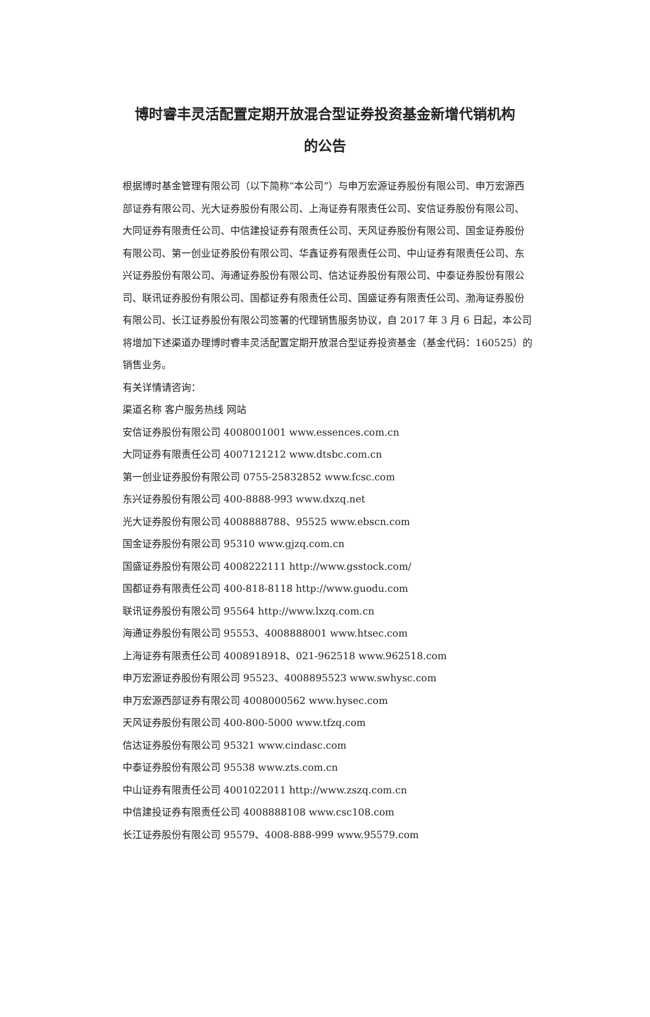博时睿丰灵活配置定期开放混合型证券投资基金新增代销机构
的公告
根据博时基金管理有限公司（以下简称“本公司”）与申万宏源证券股份有限公司、申万宏源西部证券有限公司、光大证券股份有限公司、上海证券有限责任公司、安信证券股份有限公司、大同证券有限责任公司、中信建投证券有限责任公司、天风证券股份有限公司、国金证券股份有限公司、第一创业证券股份有限公司、华鑫证券有限责任公司、中山证券有限责任公司、东兴证券股份有限公司、海通证券股份有限公司、信达证券股份有限公司、中泰证券股份有限公司、联讯证券股份有限公司、国都证券有限责任公司、国盛证券有限责任公司、渤海证券股份有限公司、长江证券股份有限公司签署的代理销售服务协议，自 2017 年 3 月 6 日起，本公司将增加下述渠道办理博时睿丰灵活配置定期开放混合型证券投资基金（基金代码：160525）的销售业务。
有关详情请咨询：
渠道名称 客户服务热线 网站
安信证券股份有限公司 4008001001 www.essences.com.cn
大同证券有限责任公司 4007121212 www.dtsbc.com.cn
第一创业证券股份有限公司 0755-25832852 www.fcsc.com
东兴证券股份有限公司 400-8888-993 www.dxzq.net
光大证券股份有限公司 4008888788、95525 www.ebscn.com
国金证券股份有限公司 95310 www.gjzq.com.cn
国盛证券股份有限公司 4008222111 http://www.gsstock.com/
国都证券有限责任公司 400-818-8118 http://www.guodu.com
联讯证券股份有限公司 95564 http://www.lxzq.com.cn
海通证券股份有限公司 95553、4008888001 www.htsec.com
上海证券有限责任公司 4008918918、021-962518 www.962518.com
申万宏源证券股份有限公司 95523、4008895523 www.swhysc.com
申万宏源西部证券有限公司 4008000562 www.hysec.com
天风证券股份有限公司 400-800-5000 www.tfzq.com
信达证券股份有限公司 95321 www.cindasc.com
中泰证券股份有限公司 95538 www.zts.com.cn
中山证券有限责任公司 4001022011 http://www.zszq.com.cn
中信建投证券有限责任公司 4008888108 www.csc108.com
长江证券股份有限公司 95579、4008-888-999 www.95579.com